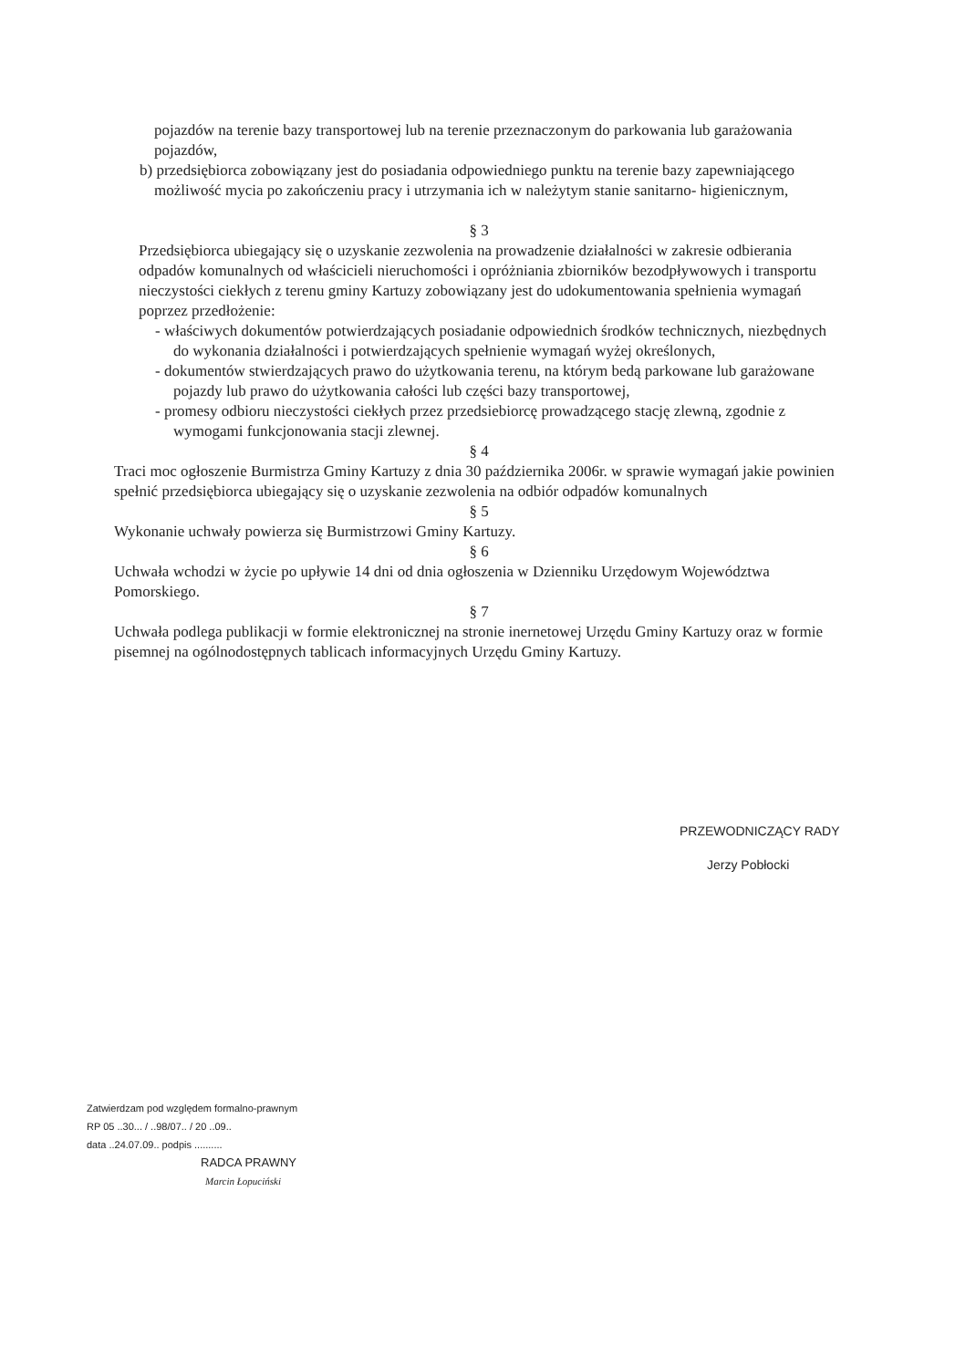pojazdów na terenie bazy transportowej lub na terenie przeznaczonym do parkowania lub garażowania pojazdów,
b) przedsiębiorca zobowiązany jest do posiadania odpowiedniego punktu na terenie bazy zapewniającego możliwość mycia po zakończeniu pracy i utrzymania ich w należytym stanie sanitarno- higienicznym,
§ 3
Przedsiębiorca ubiegający się o uzyskanie zezwolenia na prowadzenie działalności w zakresie odbierania odpadów komunalnych od właścicieli nieruchomości i opróżniania zbiorników bezodpływowych i transportu nieczystości ciekłych z terenu gminy Kartuzy zobowiązany jest do udokumentowania spełnienia wymagań poprzez przedłożenie:
- właściwych dokumentów potwierdzających posiadanie odpowiednich środków technicznych, niezbędnych do wykonania działalności i potwierdzających spełnienie wymagań wyżej określonych,
- dokumentów stwierdzających prawo do użytkowania terenu, na którym bedą parkowane lub garażowane pojazdy lub prawo do użytkowania całości lub części bazy transportowej,
- promesy odbioru nieczystości ciekłych przez przedsiebiorcę prowadzącego stację zlewną, zgodnie z wymogami funkcjonowania stacji zlewnej.
§ 4
Traci moc ogłoszenie Burmistrza Gminy Kartuzy z dnia 30 października 2006r. w sprawie wymagań jakie powinien spełnić przedsiębiorca ubiegający się o uzyskanie zezwolenia na odbiór odpadów komunalnych
§ 5
Wykonanie uchwały powierza się Burmistrzowi Gminy Kartuzy.
§ 6
Uchwała wchodzi w życie po upływie 14 dni od dnia ogłoszenia w Dzienniku Urzędowym Województwa Pomorskiego.
§ 7
Uchwała podlega publikacji w formie elektronicznej na stronie inernetowej Urzędu Gminy Kartuzy oraz w formie pisemnej na ogólnodostępnych tablicach informacyjnych Urzędu Gminy Kartuzy.
PRZEWODNICZĄCY RADY
Jerzy Pobłocki
Zatwierdzam pod względem formalno-prawnym
RP 05 ..30... / ..98/07.. / 20 ..09..
data ..24.07.09.. podpis ..........
RADCA PRAWNY
Marcin Łopuciński